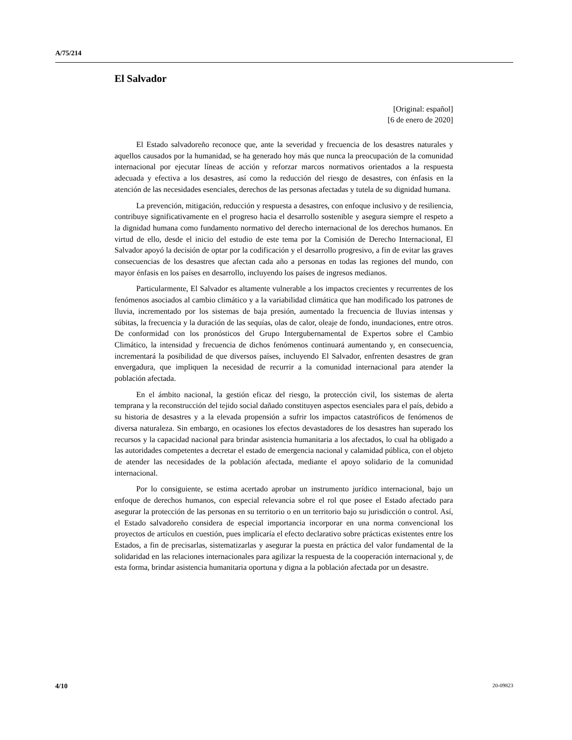A/75/214
El Salvador
[Original: español]
[6 de enero de 2020]
El Estado salvadoreño reconoce que, ante la severidad y frecuencia de los desastres naturales y aquellos causados por la humanidad, se ha generado hoy más que nunca la preocupación de la comunidad internacional por ejecutar líneas de acción y reforzar marcos normativos orientados a la respuesta adecuada y efectiva a los desastres, así como la reducción del riesgo de desastres, con énfasis en la atención de las necesidades esenciales, derechos de las personas afectadas y tutela de su dignidad humana.
La prevención, mitigación, reducción y respuesta a desastres, con enfoque inclusivo y de resiliencia, contribuye significativamente en el progreso hacia el desarrollo sostenible y asegura siempre el respeto a la dignidad humana como fundamento normativo del derecho internacional de los derechos humanos. En virtud de ello, desde el inicio del estudio de este tema por la Comisión de Derecho Internacional, El Salvador apoyó la decisión de optar por la codificación y el desarrollo progresivo, a fin de evitar las graves consecuencias de los desastres que afectan cada año a personas en todas las regiones del mundo, con mayor énfasis en los países en desarrollo, incluyendo los países de ingresos medianos.
Particularmente, El Salvador es altamente vulnerable a los impactos crecientes y recurrentes de los fenómenos asociados al cambio climático y a la variabilidad climática que han modificado los patrones de lluvia, incrementado por los sistemas de baja presión, aumentado la frecuencia de lluvias intensas y súbitas, la frecuencia y la duración de las sequías, olas de calor, oleaje de fondo, inundaciones, entre otros. De conformidad con los pronósticos del Grupo Intergubernamental de Expertos sobre el Cambio Climático, la intensidad y frecuencia de dichos fenómenos continuará aumentando y, en consecuencia, incrementará la posibilidad de que diversos países, incluyendo El Salvador, enfrenten desastres de gran envergadura, que impliquen la necesidad de recurrir a la comunidad internacional para atender la población afectada.
En el ámbito nacional, la gestión eficaz del riesgo, la protección civil, los sistemas de alerta temprana y la reconstrucción del tejido social dañado constituyen aspectos esenciales para el país, debido a su historia de desastres y a la elevada propensión a sufrir los impactos catastróficos de fenómenos de diversa naturaleza. Sin embargo, en ocasiones los efectos devastadores de los desastres han superado los recursos y la capacidad nacional para brindar asistencia humanitaria a los afectados, lo cual ha obligado a las autoridades competentes a decretar el estado de emergencia nacional y calamidad pública, con el objeto de atender las necesidades de la población afectada, mediante el apoyo solidario de la comunidad internacional.
Por lo consiguiente, se estima acertado aprobar un instrumento jurídico internacional, bajo un enfoque de derechos humanos, con especial relevancia sobre el rol que posee el Estado afectado para asegurar la protección de las personas en su territorio o en un territorio bajo su jurisdicción o control. Así, el Estado salvadoreño considera de especial importancia incorporar en una norma convencional los proyectos de artículos en cuestión, pues implicaría el efecto declarativo sobre prácticas existentes entre los Estados, a fin de precisarlas, sistematizarlas y asegurar la puesta en práctica del valor fundamental de la solidaridad en las relaciones internacionales para agilizar la respuesta de la cooperación internacional y, de esta forma, brindar asistencia humanitaria oportuna y digna a la población afectada por un desastre.
4/10 20-09823